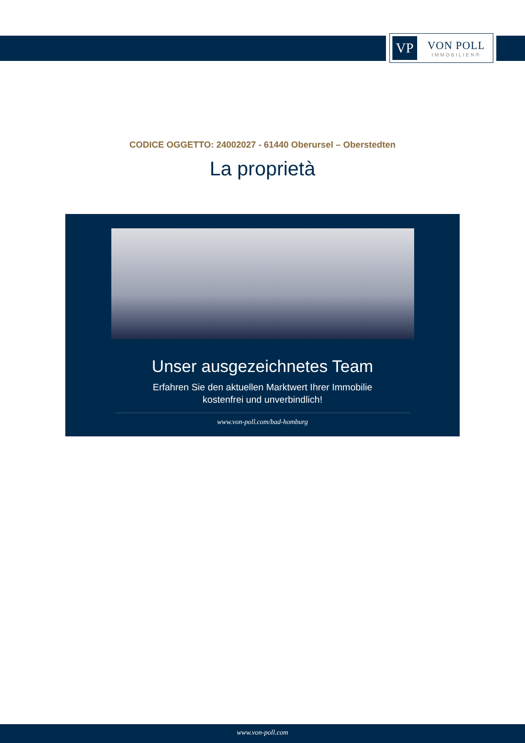VP
VON POLL
IMMOBILIEN®
CODICE OGGETTO: 24002027 - 61440 Oberursel – Oberstedten
La proprietà
Unser ausgezeichnetes Team
Erfahren Sie den aktuellen Marktwert Ihrer Immobilie
kostenfrei und unverbindlich!
www.von-poll.com/bad-homburg
www.von-poll.com